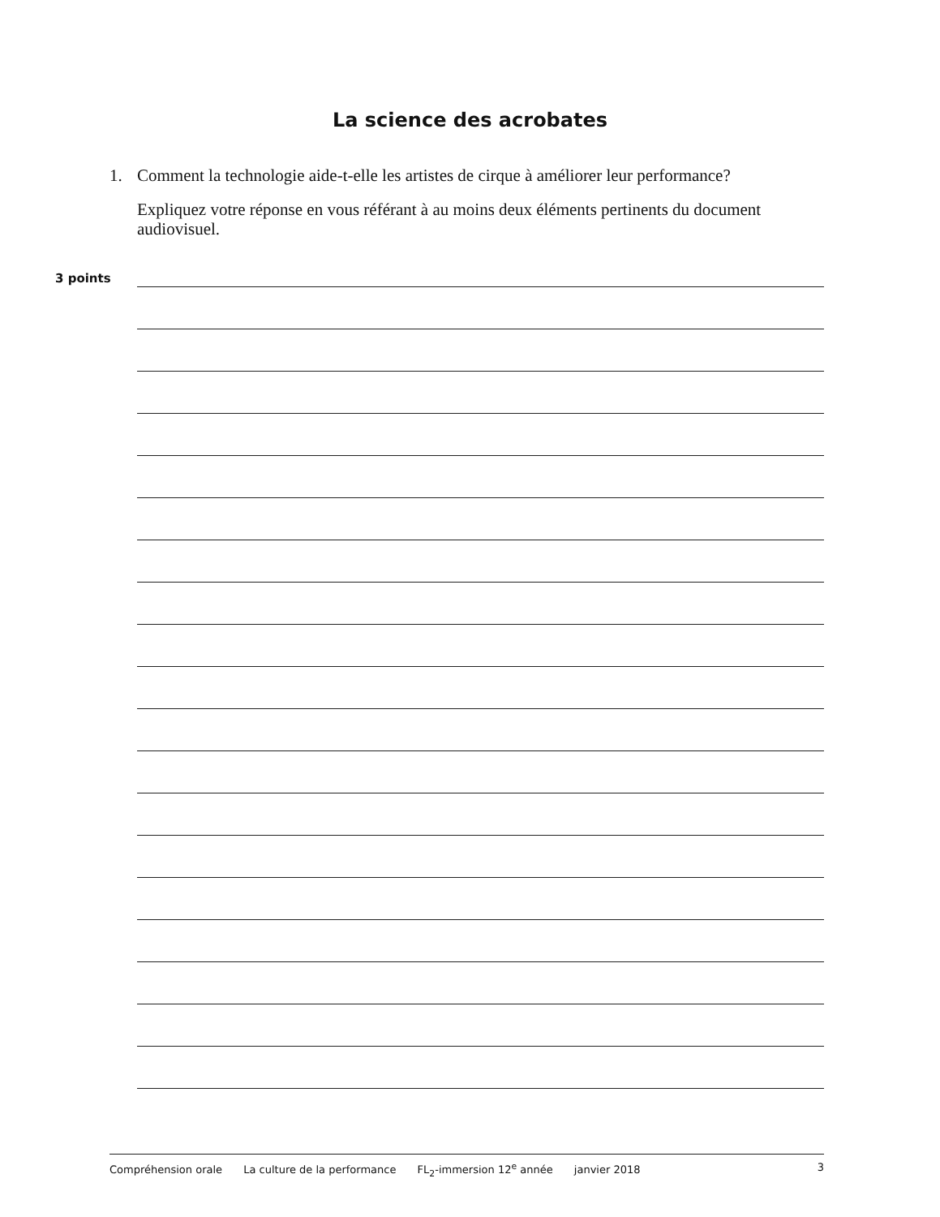La science des acrobates
1.
Comment la technologie aide-t-elle les artistes de cirque à améliorer leur performance?
Expliquez votre réponse en vous référant à au moins deux éléments pertinents du document audiovisuel.
3 points
Compréhension orale La culture de la performance FL<sub>2</sub>-immersion 12<sup>e</sup> année janvier 2018 3